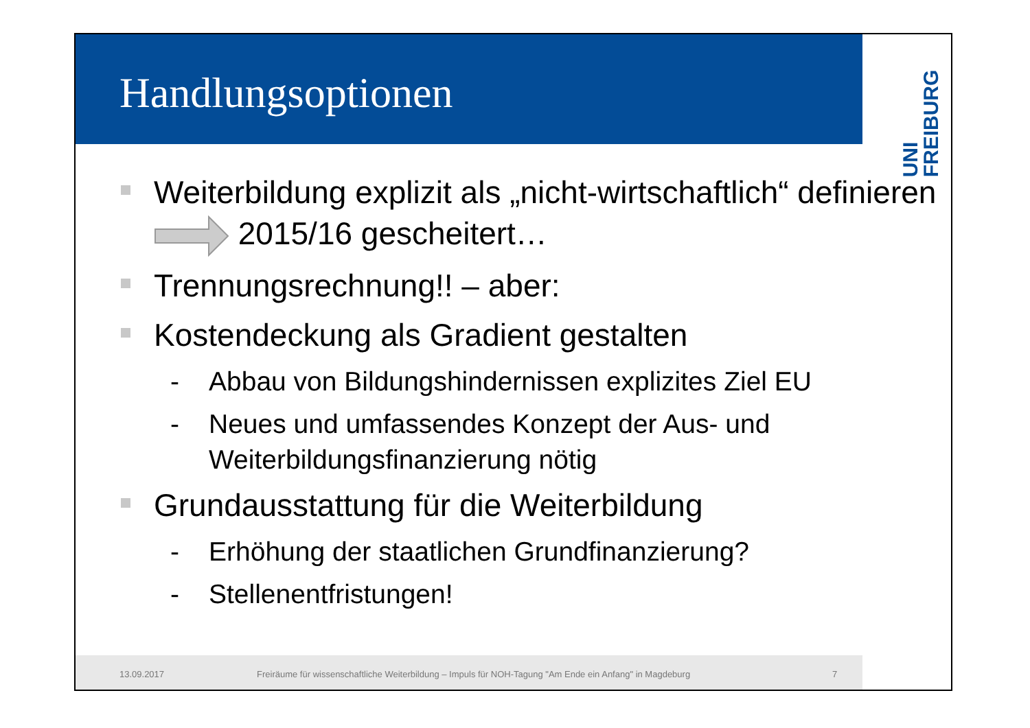Handlungsoptionen
UNI
FREIBURG
Weiterbildung explizit als „nicht-wirtschaftlich“ definieren 2015/16 gescheitert…
Trennungsrechnung!! – aber:
Kostendeckung als Gradient gestalten
- Abbau von Bildungshindernissen explizites Ziel EU
- Neues und umfassendes Konzept der Aus- und Weiterbildungsfinanzierung nötig
Grundausstattung für die Weiterbildung
- Erhöhung der staatlichen Grundfinanzierung?
- Stellenentfristungen!
13.09.2017 Freiräume für wissenschaftliche Weiterbildung – Impuls für NOH-Tagung "Am Ende ein Anfang" in Magdeburg 7